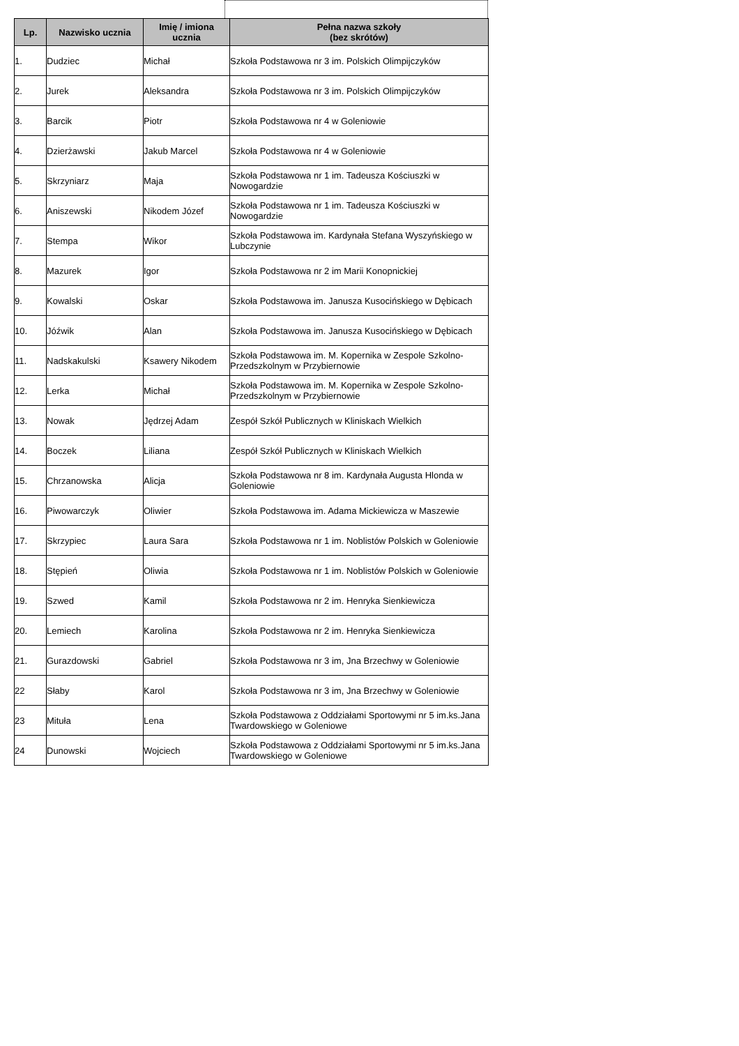| Lp. | Nazwisko ucznia | Imię / imiona ucznia | Pełna nazwa szkoły (bez skrótów) |
| --- | --- | --- | --- |
| 1. | Dudziec | Michał | Szkoła Podstawowa nr 3 im. Polskich Olimpijczyków |
| 2. | Jurek | Aleksandra | Szkoła Podstawowa nr 3 im. Polskich Olimpijczyków |
| 3. | Barcik | Piotr | Szkoła Podstawowa nr 4 w Goleniowie |
| 4. | Dzierżawski | Jakub Marcel | Szkoła Podstawowa nr 4 w Goleniowie |
| 5. | Skrzyniarz | Maja | Szkoła Podstawowa nr 1 im. Tadeusza Kościuszki w Nowogardzie |
| 6. | Aniszewski | Nikodem Józef | Szkoła Podstawowa nr 1 im. Tadeusza Kościuszki w Nowogardzie |
| 7. | Stempa | Wikor | Szkoła Podstawowa im. Kardynała Stefana Wyszyńskiego w Lubczynie |
| 8. | Mazurek | Igor | Szkoła Podstawowa nr 2 im Marii Konopnickiej |
| 9. | Kowalski | Oskar | Szkoła Podstawowa im. Janusza Kusocińskiego w Dębicach |
| 10. | Jóźwik | Alan | Szkoła Podstawowa im. Janusza Kusocińskiego w Dębicach |
| 11. | Nadskakulski | Ksawery Nikodem | Szkoła Podstawowa im. M. Kopernika w Zespole Szkolno-Przedszkolnym w Przybiernowie |
| 12. | Lerka | Michał | Szkoła Podstawowa im. M. Kopernika w Zespole Szkolno-Przedszkolnym w Przybiernowie |
| 13. | Nowak | Jędrzej Adam | Zespół Szkół Publicznych w Kliniskach Wielkich |
| 14. | Boczek | Liliana | Zespół Szkół Publicznych w Kliniskach Wielkich |
| 15. | Chrzanowska | Alicja | Szkoła Podstawowa nr 8 im. Kardynała Augusta Hlonda w Goleniowie |
| 16. | Piwowarczyk | Oliwier | Szkoła Podstawowa im. Adama Mickiewicza w Maszewie |
| 17. | Skrzypiec | Laura Sara | Szkoła Podstawowa nr 1 im. Noblistów Polskich w Goleniowie |
| 18. | Stępień | Oliwia | Szkoła Podstawowa nr 1 im. Noblistów Polskich w Goleniowie |
| 19. | Szwed | Kamil | Szkoła Podstawowa nr 2 im. Henryka Sienkiewicza |
| 20. | Lemiech | Karolina | Szkoła Podstawowa nr 2 im. Henryka Sienkiewicza |
| 21. | Gurazdowski | Gabriel | Szkoła Podstawowa nr 3 im, Jna Brzechwy w Goleniowie |
| 22 | Słaby | Karol | Szkoła Podstawowa nr 3 im, Jna Brzechwy w Goleniowie |
| 23 | Mituła | Lena | Szkoła Podstawowa z Oddziałami Sportowymi nr 5 im.ks.Jana Twardowskiego w Goleniowe |
| 24 | Dunowski | Wojciech | Szkoła Podstawowa z Oddziałami Sportowymi nr 5 im.ks.Jana Twardowskiego w Goleniowe |